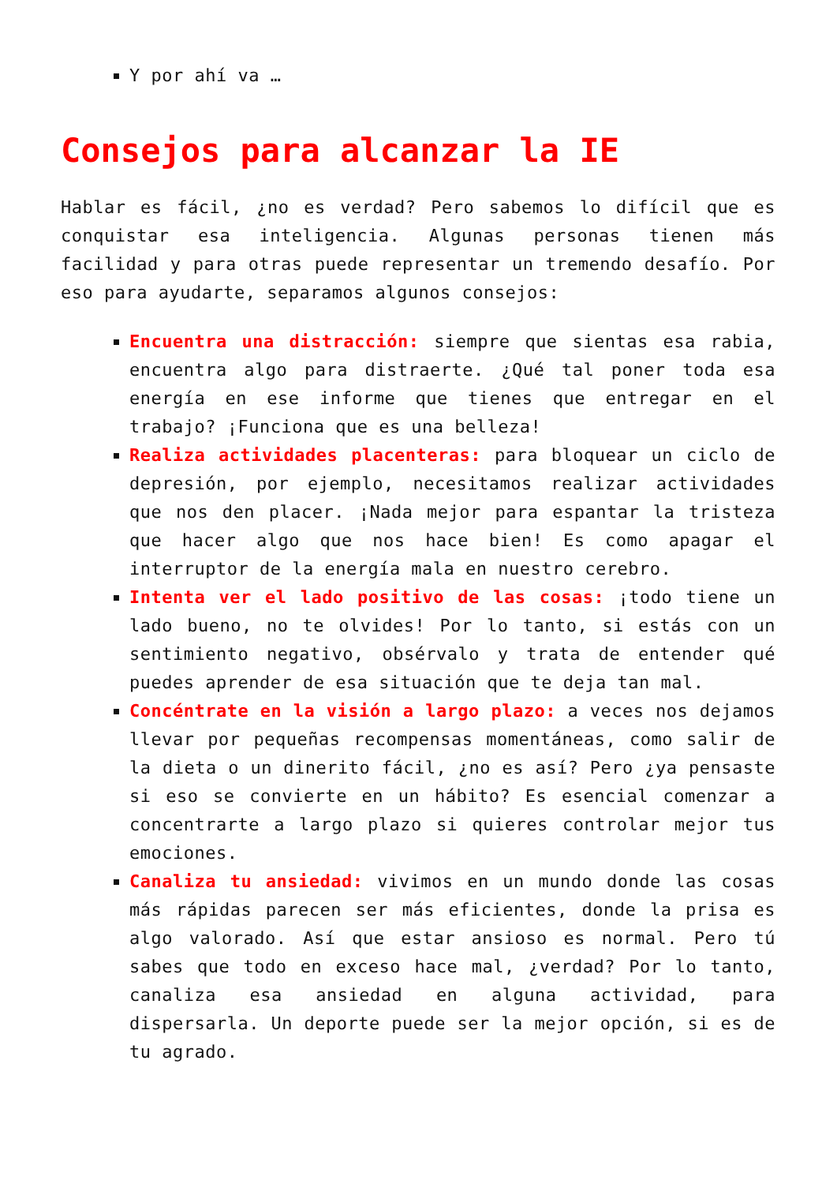Y por ahí va …
Consejos para alcanzar la IE
Hablar es fácil, ¿no es verdad? Pero sabemos lo difícil que es conquistar esa inteligencia. Algunas personas tienen más facilidad y para otras puede representar un tremendo desafío. Por eso para ayudarte, separamos algunos consejos:
Encuentra una distracción: siempre que sientas esa rabia, encuentra algo para distraerte. ¿Qué tal poner toda esa energía en ese informe que tienes que entregar en el trabajo? ¡Funciona que es una belleza!
Realiza actividades placenteras: para bloquear un ciclo de depresión, por ejemplo, necesitamos realizar actividades que nos den placer. ¡Nada mejor para espantar la tristeza que hacer algo que nos hace bien! Es como apagar el interruptor de la energía mala en nuestro cerebro.
Intenta ver el lado positivo de las cosas: ¡todo tiene un lado bueno, no te olvides! Por lo tanto, si estás con un sentimiento negativo, obsérvalo y trata de entender qué puedes aprender de esa situación que te deja tan mal.
Concéntrate en la visión a largo plazo: a veces nos dejamos llevar por pequeñas recompensas momentáneas, como salir de la dieta o un dinerito fácil, ¿no es así? Pero ¿ya pensaste si eso se convierte en un hábito? Es esencial comenzar a concentrarte a largo plazo si quieres controlar mejor tus emociones.
Canaliza tu ansiedad: vivimos en un mundo donde las cosas más rápidas parecen ser más eficientes, donde la prisa es algo valorado. Así que estar ansioso es normal. Pero tú sabes que todo en exceso hace mal, ¿verdad? Por lo tanto, canaliza esa ansiedad en alguna actividad, para dispersarla. Un deporte puede ser la mejor opción, si es de tu agrado.